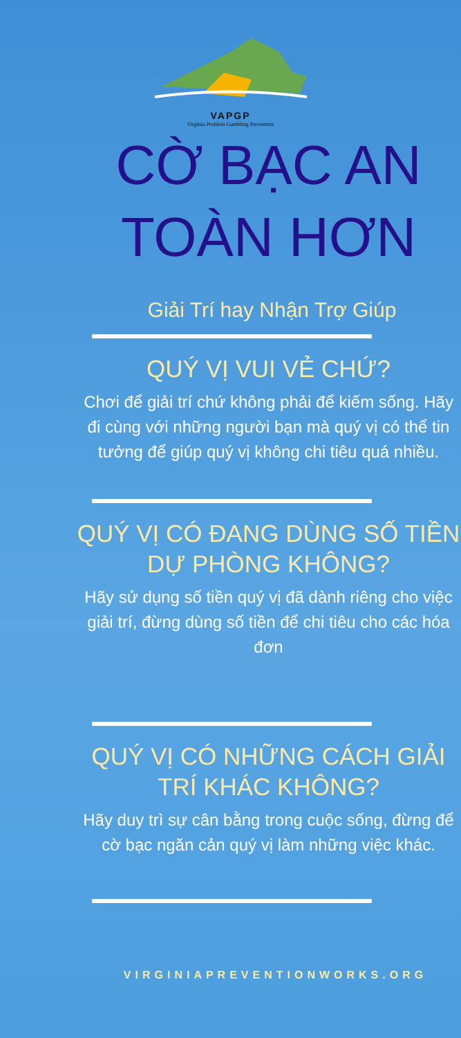VAPGP
Virginia Problem Gambling Prevention
CỜ BẠC AN TOÀN HƠN
Giải Trí hay Nhận Trợ Giúp
QUÝ VỊ VUI VẺ CHỨ?
Chơi để giải trí chứ không phải để kiếm sống. Hãy đi cùng với những người bạn mà quý vị có thể tin tưởng để giúp quý vị không chi tiêu quá nhiều.
QUÝ VỊ CÓ ĐANG DÙNG SỐ TIỀN DỰ PHÒNG KHÔNG?
Hãy sử dụng số tiền quý vị đã dành riêng cho việc giải trí, đừng dùng số tiền để chi tiêu cho các hóa đơn
QUÝ VỊ CÓ NHỮNG CÁCH GIẢI TRÍ KHÁC KHÔNG?
Hãy duy trì sự cân bằng trong cuộc sống, đừng để cờ bạc ngăn cản quý vị làm những việc khác.
VIRGINIAPREVENTIONWORKS.ORG